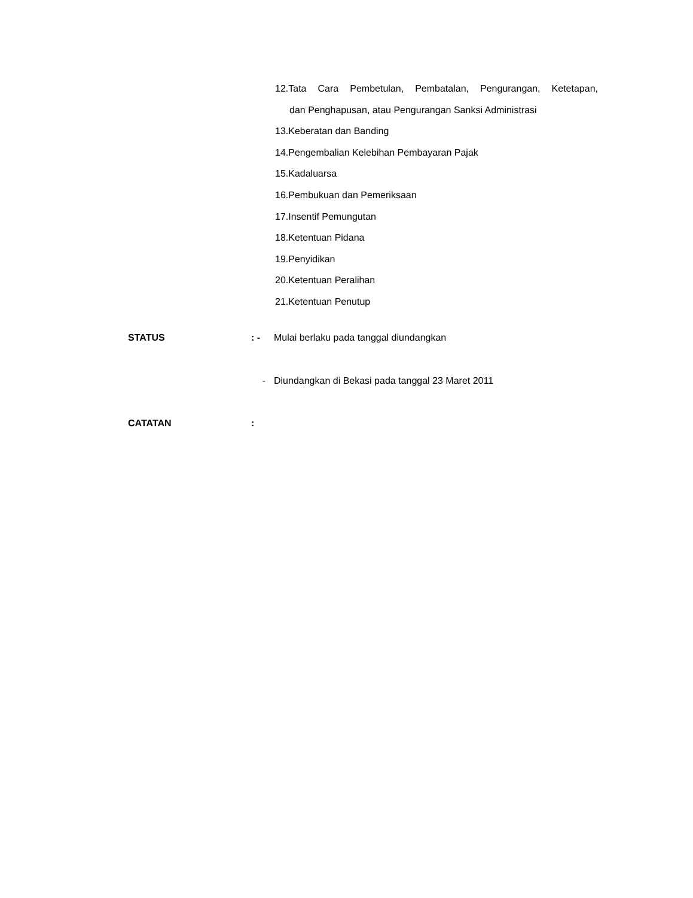12.Tata Cara Pembetulan, Pembatalan, Pengurangan, Ketetapan,
dan Penghapusan, atau Pengurangan Sanksi Administrasi
13.Keberatan dan Banding
14.Pengembalian Kelebihan Pembayaran Pajak
15.Kadaluarsa
16.Pembukuan dan Pemeriksaan
17.Insentif Pemungutan
18.Ketentuan Pidana
19.Penyidikan
20.Ketentuan Peralihan
21.Ketentuan Penutup
STATUS : - Mulai berlaku pada tanggal diundangkan
- Diundangkan di Bekasi pada tanggal 23 Maret 2011
CATATAN :